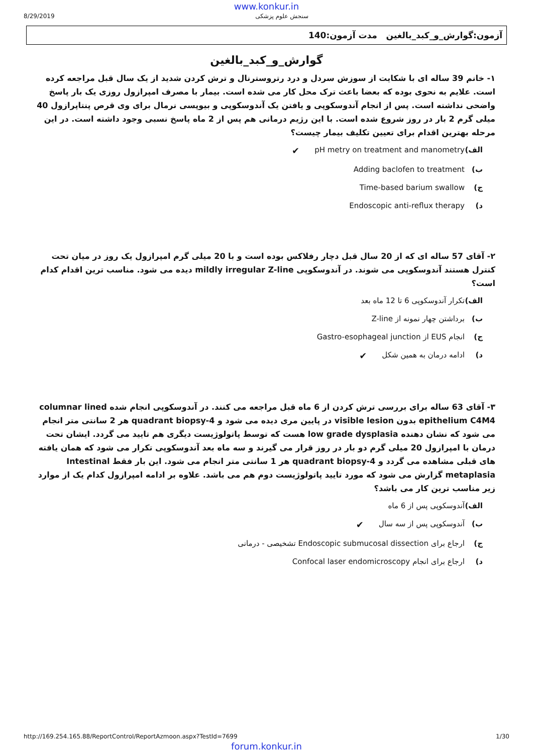www.konkur.in
8/29/2019 سنجش علوم پزشکی
آزمون:گوارش_و_کبد_بالغین مدت آزمون:140
گوارش_و_کبد_بالغین
۱- خانم 39 ساله ای با شکایت از سوزش سردل و درد رتروسترنال و ترش کردن شدید از یک سال قبل مراجعه کرده است. علایم به نحوی بوده که بعضا باعث ترک محل کار می شده است. بیمار با مصرف امپرازول روزی یک بار پاسخ واضحی نداشته است. پس از انجام آندوسکوپی و یافتن یک آندوسکوپی و بیوپسی نرمال برای وی قرص پنتاپرازول 40 میلی گرم 2 بار در روز شروع شده است. با این رژیم درمانی هم پس از 2 ماه پاسخ نسبی وجود داشته است. در این مرحله بهترین اقدام برای تعیین تکلیف بیمار چیست؟
الف) pH metry on treatment and manometry ✔
ب) Adding baclofen to treatment
ج) Time-based barium swallow
د) Endoscopic anti-reflux therapy
۲- آقای 57 ساله ای که از 20 سال قبل دچار رفلاکس بوده است و با 20 میلی گرم امپرازول یک روز در میان تحت کنترل هستند آندوسکوپی می شوند. در آندوسکوپی mildly irregular Z-line دیده می شود. مناسب ترین اقدام کدام است؟
الف) تکرار آندوسکوپی 6 تا 12 ماه بعد
ب) برداشتن چهار نمونه از Z-line
ج) انجام EUS از Gastro-esophageal junction
د) ادامه درمان به همین شکل ✔
۳- آقای 63 ساله برای بررسی ترش کردن از 6 ماه قبل مراجعه می کنند. در آندوسکوپی انجام شده columnar lined epithelium C4M4 بدون visible lesion در پایین مری دیده می شود و 4-quadrant biopsy هر 2 سانتی متر انجام می شود که نشان دهنده low grade dysplasia هست که توسط پاتولوژیست دیگری هم تایید می گردد. ایشان تحت درمان با امپرازول 20 میلی گرم دو بار در روز قرار می گیرند و سه ماه بعد آندوسکوپی تکرار می شود که همان یافته های قبلی مشاهده می گردد و 4-quadrant biopsy هر 1 سانتی متر انجام می شود. این بار فقط Intestinal metaplasia گزارش می شود که مورد تایید پاتولوژیست دوم هم می باشد. علاوه بر ادامه امپرازول کدام یک از موارد زیر مناسب ترین کار می باشد؟
الف) آندوسکوپی پس از 6 ماه
ب) آندوسکوپی پس از سه سال ✔
ج) ارجاع برای Endoscopic submucosal dissection تشخیصی - درمانی
د) ارجاع برای انجام Confocal laser endomicroscopy
http://169.254.165.88/ReportControl/ReportAzmoon.aspx?TestId=7699 1/30
forum.konkur.in